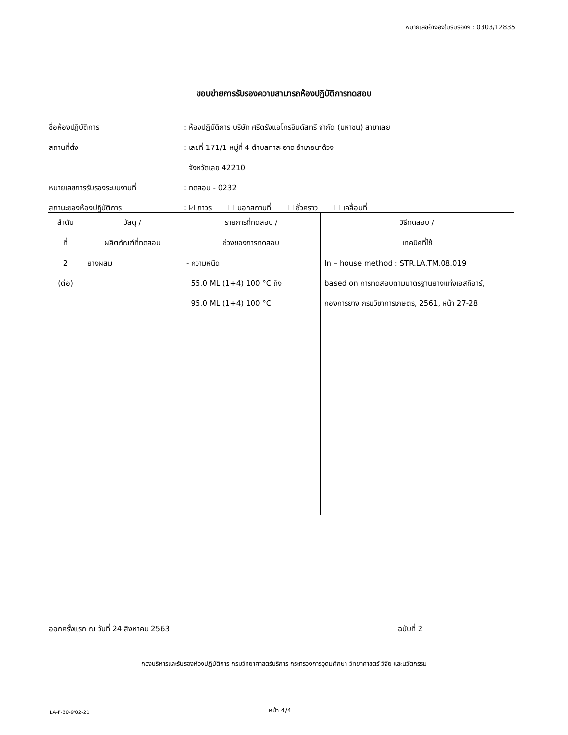หมายเลขอ้างอิงใบรับรองฯ : 0303/12835
ขอบข่ายการรับรองความสามารถห้องปฏิบัติการทดสอบ
ชื่อห้องปฏิบัติการ: ห้องปฏิบัติการ บริษัท ศรีตรังแอโกรอินดัสทรี จำกัด (มหาชน) สาขาเลย
สถานที่ตั้ง: เลขที่ 171/1 หมู่ที่ 4 ตำบลท่าสะอาด อำเภอนาด้วง
จังหวัดเลย 42210
หมายเลขการรับรองระบบงานที่: ทดสอบ - 0232
สถานะของห้องปฏิบัติการ: ☑ ถาวร ☐ นอกสถานที่ ☐ ชั่วคราว ☐ เคลื่อนที่
| ลำดับ ที่ | วัสดุ / ผลิตภัณฑ์ที่ทดสอบ | รายการที่ทดสอบ / ช่วงของการทดสอบ | วิธีทดสอบ / เทคนิคที่ใช้ |
| --- | --- | --- | --- |
| 2 (ต่อ) | ยางผสม | - ความหนืด 55.0 ML (1+4) 100 °C ถึง 95.0 ML (1+4) 100 °C | In – house method : STR.LA.TM.08.019 based on การทดสอบตามมาตรฐานยางแท่งเอสทีอาร์, กองการยาง กรมวิชาการเกษตร, 2561, หน้า 27-28 |
ออกครั้งแรก ณ วันที่ 24 สิงหาคม 2563
ฉบับที่ 2
กองบริหารและรับรองห้องปฏิบัติการ กรมวิทยาศาสตร์บริการ กระทรวงการอุดมศึกษา วิทยาศาสตร์ วิจัย และนวัตกรรม
LA-F-30-9/02-21 หน้า 4/4